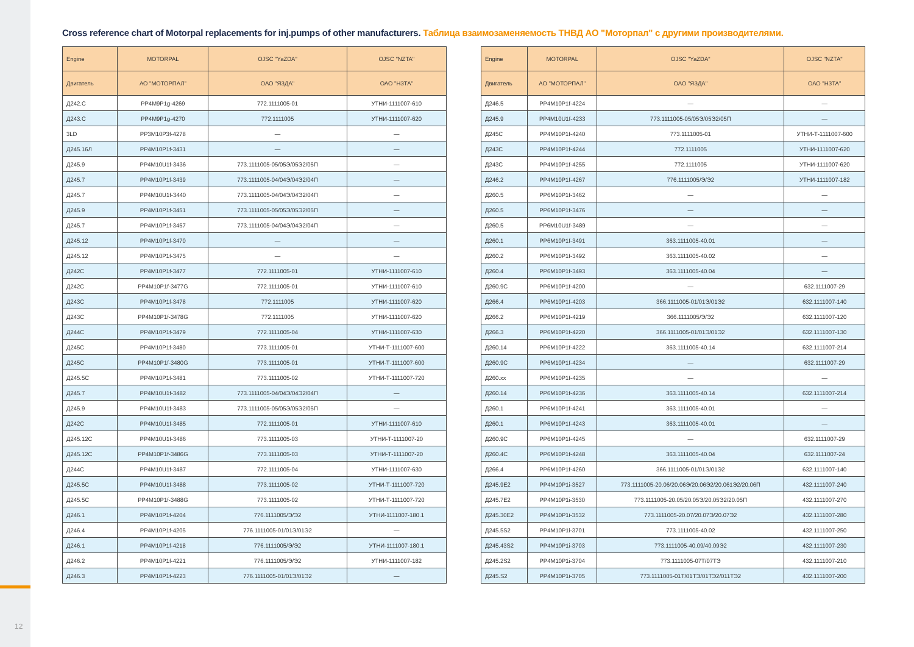12
Cross reference chart of Motorpal replacements for inj.pumps of other manufacturers. Таблица взаимозаменяемость ТНВД АО "Моторпал" с другими производителями.
| Engine | MOTORPAL | OJSC "YaZDA" | OJSC "NZTA" |
| --- | --- | --- | --- |
| Двигатель | АО "МОТОРПАЛ" | ОАО "ЯЗДА" | ОАО "НЗТА" |
| Д242.С | PP4M9P1g-4269 | 772.1111005-01 | УТНИ-1111007-610 |
| Д243.С | PP4M9P1g-4270 | 772.1111005 | УТНИ-1111007-620 |
| 3LD | PP3M10P3f-4278 | — | — |
| Д245.16Л | PP4M10P1f-3431 | — | — |
| Д245.9 | PP4M10U1f-3436 | 773.1111005-05/05Э/05Э2/05П | — |
| Д245.7 | PP4M10P1f-3439 | 773.1111005-04/04Э/04Э2/04П | — |
| Д245.7 | PP4M10U1f-3440 | 773.1111005-04/04Э/04Э2/04П | — |
| Д245.9 | PP4M10P1f-3451 | 773.1111005-05/05Э/05Э2/05П | — |
| Д245.7 | PP4M10P1f-3457 | 773.1111005-04/04Э/04Э2/04П | — |
| Д245.12 | PP4M10P1f-3470 | — | — |
| Д245.12 | PP4M10P1f-3475 | — | — |
| Д242С | PP4M10P1f-3477 | 772.1111005-01 | УТНИ-1111007-610 |
| Д242С | PP4M10P1f-3477G | 772.1111005-01 | УТНИ-1111007-610 |
| Д243С | PP4M10P1f-3478 | 772.1111005 | УТНИ-1111007-620 |
| Д243С | PP4M10P1f-3478G | 772.1111005 | УТНИ-1111007-620 |
| Д244С | PP4M10P1f-3479 | 772.1111005-04 | УТНИ-1111007-630 |
| Д245С | PP4M10P1f-3480 | 773.1111005-01 | УТНИ-Т-1111007-600 |
| Д245С | PP4M10P1f-3480G | 773.1111005-01 | УТНИ-Т-1111007-600 |
| Д245.5С | PP4M10P1f-3481 | 773.1111005-02 | УТНИ-Т-1111007-720 |
| Д245.7 | PP4M10U1f-3482 | 773.1111005-04/04Э/04Э2/04П | — |
| Д245.9 | PP4M10U1f-3483 | 773.1111005-05/05Э/05Э2/05П | — |
| Д242С | PP4M10U1f-3485 | 772.1111005-01 | УТНИ-1111007-610 |
| Д245.12С | PP4M10U1f-3486 | 773.1111005-03 | УТНИ-Т-1111007-20 |
| Д245.12С | PP4M10P1f-3486G | 773.1111005-03 | УТНИ-Т-1111007-20 |
| Д244С | PP4M10U1f-3487 | 772.1111005-04 | УТНИ-1111007-630 |
| Д245.5С | PP4M10U1f-3488 | 773.1111005-02 | УТНИ-Т-1111007-720 |
| Д245.5С | PP4M10P1f-3488G | 773.1111005-02 | УТНИ-Т-1111007-720 |
| Д246.1 | PP4M10P1f-4204 | 776.1111005/Э/Э2 | УТНИ-1111007-180.1 |
| Д246.4 | PP4M10P1f-4205 | 776.1111005-01/01Э/01Э2 | — |
| Д246.1 | PP4M10P1f-4218 | 776.1111005/Э/Э2 | УТНИ-1111007-180.1 |
| Д246.2 | PP4M10P1f-4221 | 776.1111005/Э/Э2 | УТНИ-1111007-182 |
| Д246.3 | PP4M10P1f-4223 | 776.1111005-01/01Э/01Э2 | — |
| Engine | MOTORPAL | OJSC "YaZDA" | OJSC "NZTA" |
| --- | --- | --- | --- |
| Двигатель | АО "МОТОРПАЛ" | ОАО "ЯЗДА" | ОАО "НЗТА" |
| Д246.5 | PP4M10P1f-4224 | — | — |
| Д245.9 | PP4M10U1f-4233 | 773.1111005-05/05Э/05Э2/05П | — |
| Д245С | PP4M10P1f-4240 | 773.1111005-01 | УТНИ-Т-1111007-600 |
| Д243С | PP4M10P1f-4244 | 772.1111005 | УТНИ-1111007-620 |
| Д243С | PP4M10P1f-4255 | 772.1111005 | УТНИ-1111007-620 |
| Д246.2 | PP4M10P1f-4267 | 776.1111005/Э/Э2 | УТНИ-1111007-182 |
| Д260.5 | PP6M10P1f-3462 | — | — |
| Д260.5 | PP6M10P1f-3476 | — | — |
| Д260.5 | PP6M10U1f-3489 | — | — |
| Д260.1 | PP6M10P1f-3491 | 363.1111005-40.01 | — |
| Д260.2 | PP6M10P1f-3492 | 363.1111005-40.02 | — |
| Д260.4 | PP6M10P1f-3493 | 363.1111005-40.04 | — |
| Д260.9С | PP6M10P1f-4200 | — | 632.1111007-29 |
| Д266.4 | PP6M10P1f-4203 | 366.1111005-01/01Э/01Э2 | 632.1111007-140 |
| Д266.2 | PP6M10P1f-4219 | 366.1111005/Э/Э2 | 632.1111007-120 |
| Д266.3 | PP6M10P1f-4220 | 366.1111005-01/01Э/01Э2 | 632.1111007-130 |
| Д260.14 | PP6M10P1f-4222 | 363.1111005-40.14 | 632.1111007-214 |
| Д260.9С | PP6M10P1f-4234 | — | 632.1111007-29 |
| Д260.хх | PP6M10P1f-4235 | — | — |
| Д260.14 | PP6M10P1f-4236 | 363.1111005-40.14 | 632.1111007-214 |
| Д260.1 | PP6M10P1f-4241 | 363.1111005-40.01 | — |
| Д260.1 | PP6M10P1f-4243 | 363.1111005-40.01 | — |
| Д260.9С | PP6M10P1f-4245 | — | 632.1111007-29 |
| Д260.4С | PP6M10P1f-4248 | 363.1111005-40.04 | 632.1111007-24 |
| Д266.4 | PP6M10P1f-4260 | 366.1111005-01/01Э/01Э2 | 632.1111007-140 |
| Д245.9Е2 | PP4M10P1i-3527 | 773.1111005-20.06/20.06Э/20.06Э2/20.061Э2/20.06П | 432.1111007-240 |
| Д245.7Е2 | PP4M10P1i-3530 | 773.1111005-20.05/20.05Э/20.05Э2/20.05П | 432.1111007-270 |
| Д245.30Е2 | PP4M10P1i-3532 | 773.1111005-20.07/20.07Э/20.07Э2 | 432.1111007-280 |
| Д245.5S2 | PP4M10P1i-3701 | 773.1111005-40.02 | 432.1111007-250 |
| Д245.43S2 | PP4M10P1i-3703 | 773.1111005-40.09/40.09Э2 | 432.1111007-230 |
| Д245.2S2 | PP4M10P1i-3704 | 773.1111005-07Т/07ТЭ | 432.1111007-210 |
| Д245.S2 | PP4M10P1i-3705 | 773.1111005-01Т/01ТЭ/01ТЭ2/011ТЭ2 | 432.1111007-200 |